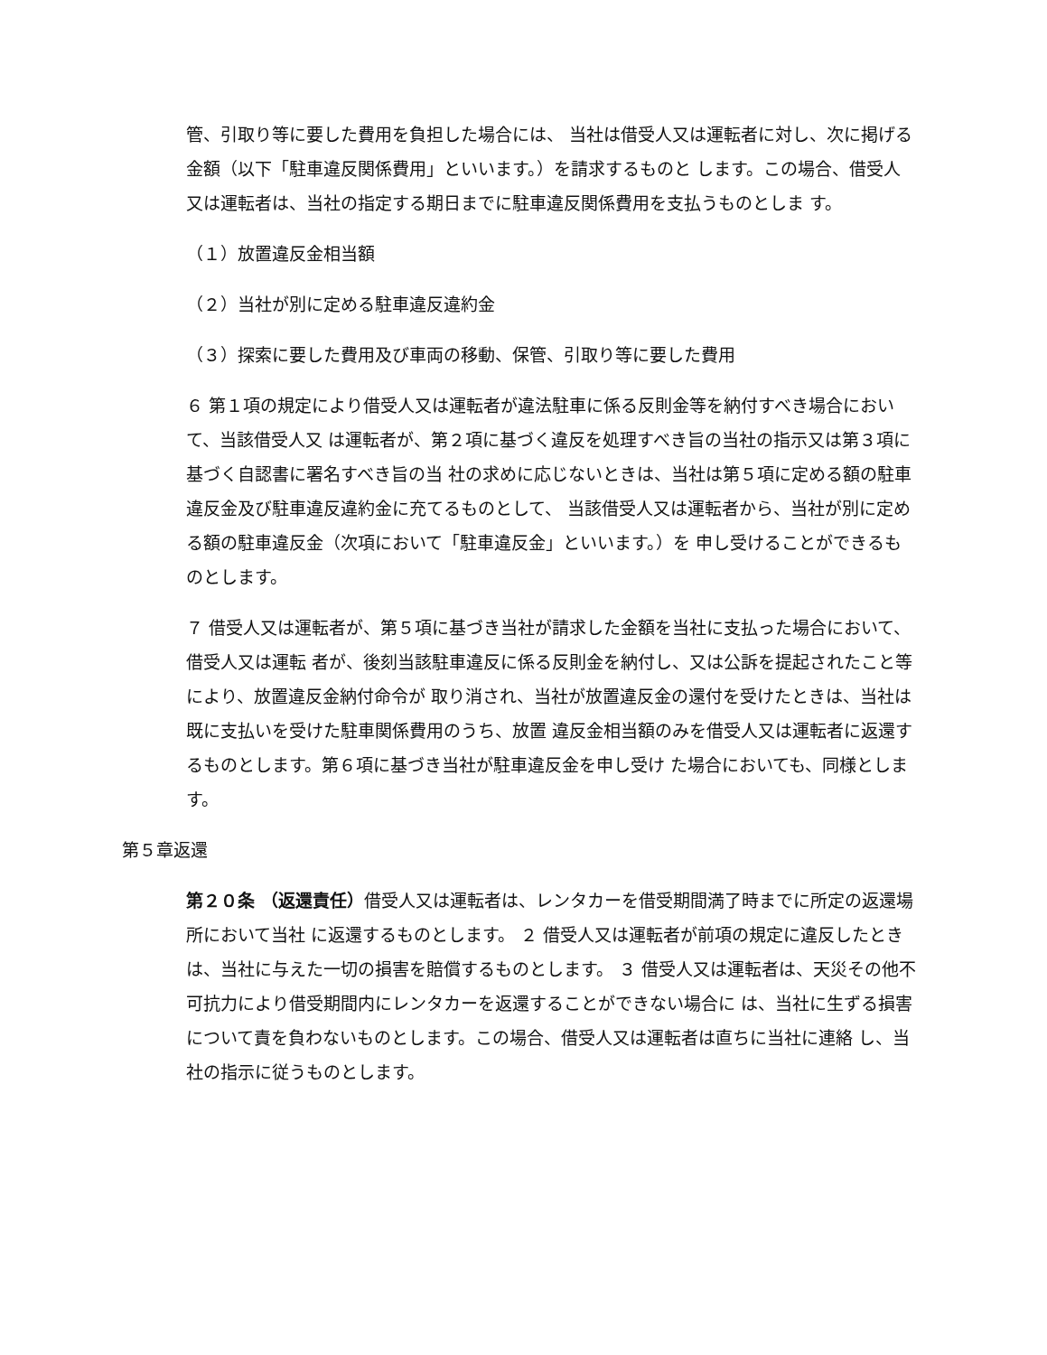管、引取り等に要した費用を負担した場合には、 当社は借受人又は運転者に対し、次に掲げる金額（以下「駐車違反関係費用」といいます。）を請求するものと します。この場合、借受人又は運転者は、当社の指定する期日までに駐車違反関係費用を支払うものとしま す。
（１）放置違反金相当額
（２）当社が別に定める駐車違反違約金
（３）探索に要した費用及び車両の移動、保管、引取り等に要した費用
６ 第１項の規定により借受人又は運転者が違法駐車に係る反則金等を納付すべき場合において、当該借受人又 は運転者が、第２項に基づく違反を処理すべき旨の当社の指示又は第３項に基づく自認書に署名すべき旨の当 社の求めに応じないときは、当社は第５項に定める額の駐車違反金及び駐車違反違約金に充てるものとして、 当該借受人又は運転者から、当社が別に定める額の駐車違反金（次項において「駐車違反金」といいます。）を 申し受けることができるものとします。
７ 借受人又は運転者が、第５項に基づき当社が請求した金額を当社に支払った場合において、借受人又は運転 者が、後刻当該駐車違反に係る反則金を納付し、又は公訴を提起されたこと等により、放置違反金納付命令が 取り消され、当社が放置違反金の還付を受けたときは、当社は既に支払いを受けた駐車関係費用のうち、放置 違反金相当額のみを借受人又は運転者に返還するものとします。第６項に基づき当社が駐車違反金を申し受け た場合においても、同様とします。
第５章返還
第２０条 （返還責任）借受人又は運転者は、レンタカーを借受期間満了時までに所定の返還場所において当社 に返還するものとします。 ２ 借受人又は運転者が前項の規定に違反したときは、当社に与えた一切の損害を賠償するものとします。 ３ 借受人又は運転者は、天災その他不可抗力により借受期間内にレンタカーを返還することができない場合に は、当社に生ずる損害について責を負わないものとします。この場合、借受人又は運転者は直ちに当社に連絡 し、当社の指示に従うものとします。